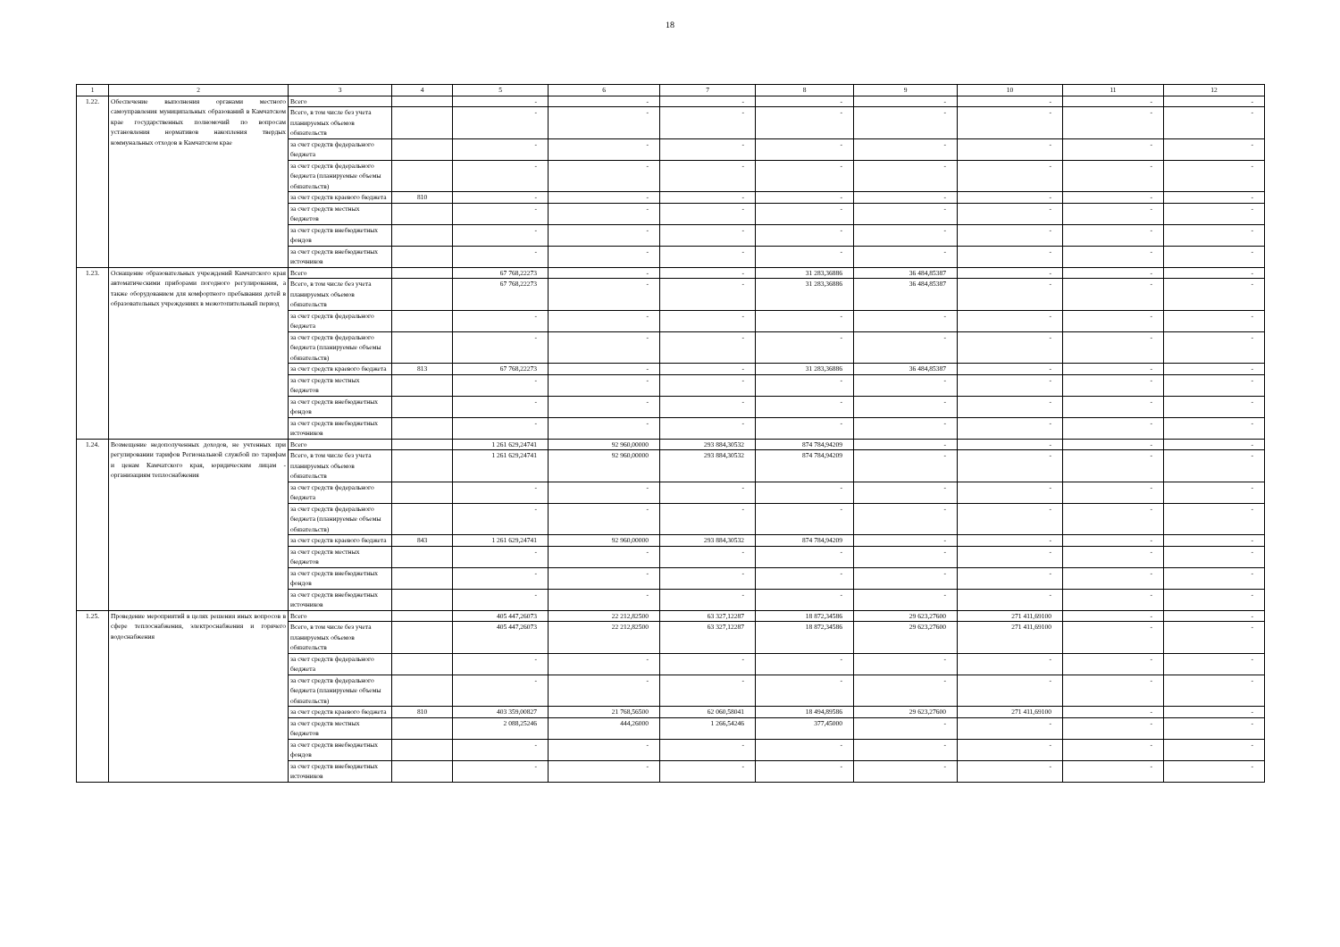18
| 1 | 2 | 3 | 4 | 5 | 6 | 7 | 8 | 9 | 10 | 11 | 12 |
| --- | --- | --- | --- | --- | --- | --- | --- | --- | --- | --- | --- |
| 1.22. | Обеспечение выполнения органами местного самоуправления муниципальных образований в Камчатском крае государственных полномочий по вопросам установления нормативов накопления твердых коммунальных отходов в Камчатском крае | Всего | | - | - | - | - | - | - | - | - |
| | | Всего, в том числе без учета планируемых объемов обязательств | | - | - | - | - | - | - | - | - |
| | | за счет средств федерального бюджета | | - | - | - | - | - | - | - | - |
| | | за счет средств федерального бюджета (планируемые объемы обязательств) | | - | - | - | - | - | - | - | - |
| | | за счет средств краевого бюджета | 810 | - | - | - | - | - | - | - | - |
| | | за счет средств местных бюджетов | | - | - | - | - | - | - | - | - |
| | | за счет средств внебюджетных фондов | | - | - | - | - | - | - | - | - |
| | | за счет средств внебюджетных источников | | - | - | - | - | - | - | - | - |
| 1.23. | Оснащение образовательных учреждений Камчатского края автоматическими приборами погодного регулирования, а также оборудованием для комфортного пребывания детей в образовательных учреждениях в межотопительный период | Всего | | 67 768,22273 | - | - | 31 283,36886 | 36 484,85387 | - | - | - |
| | | Всего, в том числе без учета планируемых объемов обязательств | | 67 768,22273 | - | - | 31 283,36886 | 36 484,85387 | - | - | - |
| | | за счет средств федерального бюджета | | - | - | - | - | - | - | - | - |
| | | за счет средств федерального бюджета (планируемые объемы обязательств) | | - | - | - | - | - | - | - | - |
| | | за счет средств краевого бюджета | 813 | 67 768,22273 | - | - | 31 283,36886 | 36 484,85387 | - | - | - |
| | | за счет средств местных бюджетов | | - | - | - | - | - | - | - | - |
| | | за счет средств внебюджетных фондов | | - | - | - | - | - | - | - | - |
| | | за счет средств внебюджетных источников | | - | - | - | - | - | - | - | - |
| 1.24. | Возмещение недополученных доходов, не учтенных при регулировании тарифов Региональной службой по тарифам и ценам Камчатского края, юридическим лицам - организациям теплоснабжения | Всего | | 1 261 629,24741 | 92 960,00000 | 293 884,30532 | 874 784,94209 | - | - | - | - |
| | | Всего, в том числе без учета планируемых объемов обязательств | | 1 261 629,24741 | 92 960,00000 | 293 884,30532 | 874 784,94209 | - | - | - | - |
| | | за счет средств федерального бюджета | | - | - | - | - | - | - | - | - |
| | | за счет средств федерального бюджета (планируемые объемы обязательств) | | - | - | - | - | - | - | - | - |
| | | за счет средств краевого бюджета | 843 | 1 261 629,24741 | 92 960,00000 | 293 884,30532 | 874 784,94209 | - | - | - | - |
| | | за счет средств местных бюджетов | | - | - | - | - | - | - | - | - |
| | | за счет средств внебюджетных фондов | | - | - | - | - | - | - | - | - |
| | | за счет средств внебюджетных источников | | - | - | - | - | - | - | - | - |
| 1.25. | Проведение мероприятий в целях решения иных вопросов в сфере теплоснабжения, электроснабжения и горячего водоснабжения | Всего | | 405 447,26073 | 22 212,82500 | 63 327,12287 | 18 872,34586 | 29 623,27600 | 271 411,69100 | - | - |
| | | Всего, в том числе без учета планируемых объемов обязательств | | 405 447,26073 | 22 212,82500 | 63 327,12287 | 18 872,34586 | 29 623,27600 | 271 411,69100 | - | - |
| | | за счет средств федерального бюджета | | - | - | - | - | - | - | - | - |
| | | за счет средств федерального бюджета (планируемые объемы обязательств) | | - | - | - | - | - | - | - | - |
| | | за счет средств краевого бюджета | 810 | 403 359,00827 | 21 768,56500 | 62 060,58041 | 18 494,89586 | 29 623,27600 | 271 411,69100 | - | - |
| | | за счет средств местных бюджетов | | 2 088,25246 | 444,26000 | 1 266,54246 | 377,45000 | - | - | - | - |
| | | за счет средств внебюджетных фондов | | - | - | - | - | - | - | - | - |
| | | за счет средств внебюджетных источников | | - | - | - | - | - | - | - | - |